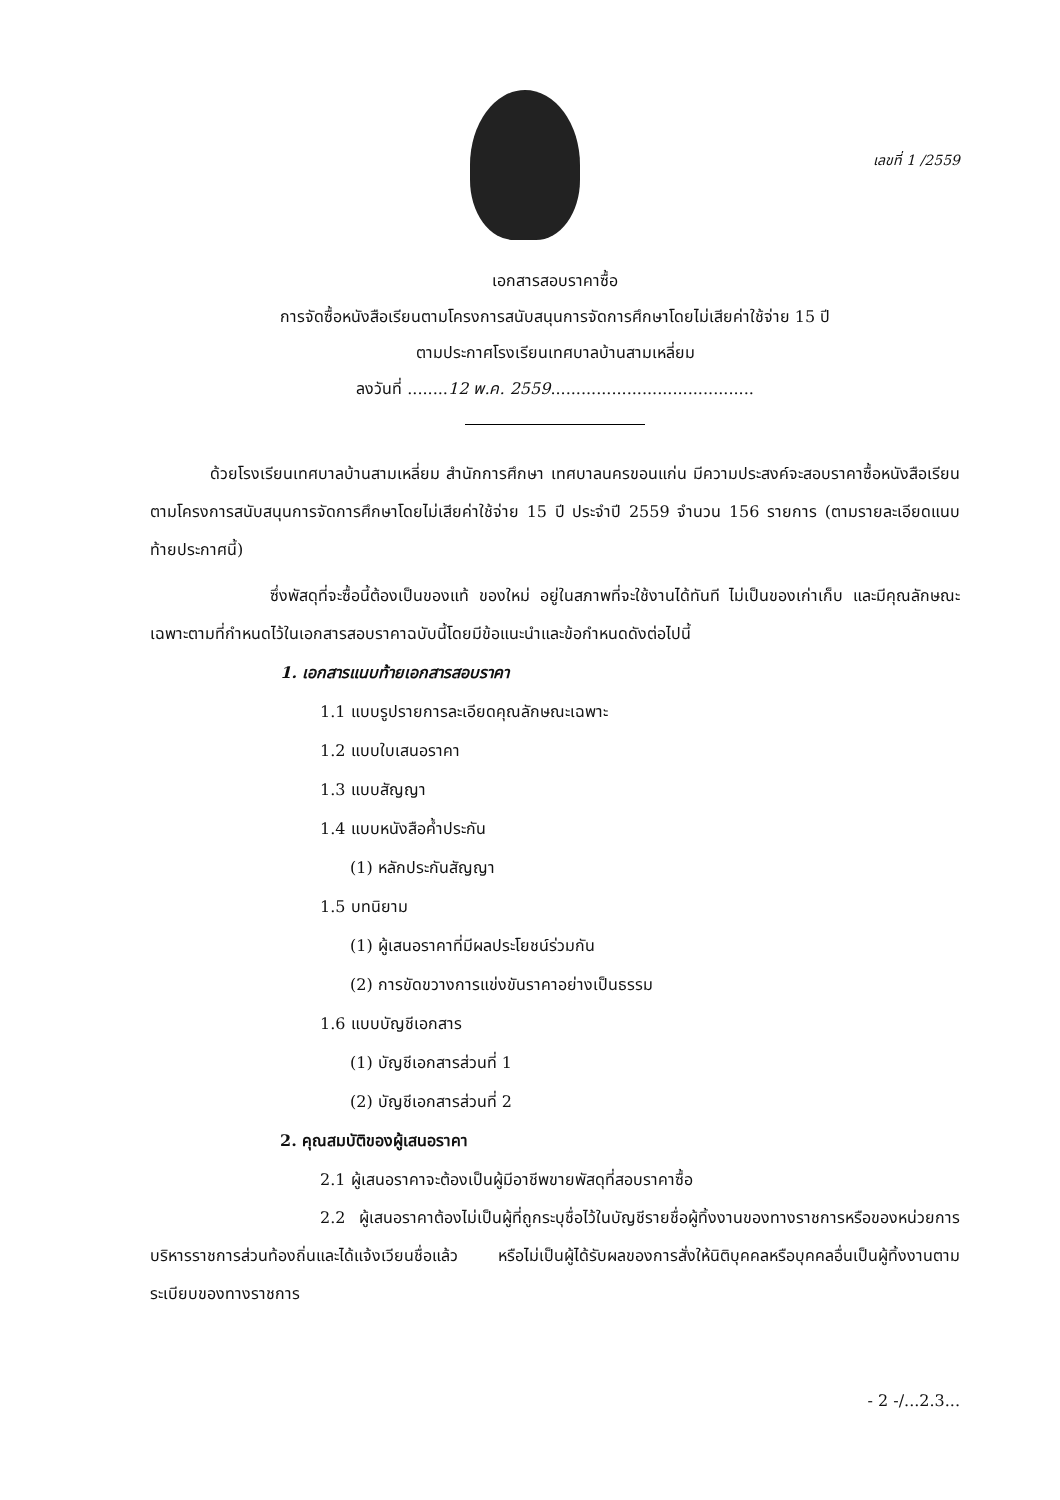เลขที่ 1 /2559
เอกสารสอบราคาซื้อ
การจัดซื้อหนังสือเรียนตามโครงการสนับสนุนการจัดการศึกษาโดยไม่เสียค่าใช้จ่าย 15 ปี
ตามประกาศโรงเรียนเทศบาลบ้านสามเหลี่ยม
ลงวันที่ ........12 พ.ค. 2559........................................
ด้วยโรงเรียนเทศบาลบ้านสามเหลี่ยม สำนักการศึกษา เทศบาลนครขอนแก่น มีความประสงค์จะสอบราคาซื้อหนังสือเรียนตามโครงการสนับสนุนการจัดการศึกษาโดยไม่เสียค่าใช้จ่าย 15 ปี ประจำปี 2559 จำนวน 156 รายการ (ตามรายละเอียดแนบท้ายประกาศนี้)
ซึ่งพัสดุที่จะซื้อนี้ต้องเป็นของแท้ ของใหม่ อยู่ในสภาพที่จะใช้งานได้ทันที ไม่เป็นของเก่าเก็บ และมีคุณลักษณะเฉพาะตามที่กำหนดไว้ในเอกสารสอบราคาฉบับนี้โดยมีข้อแนะนำและข้อกำหนดดังต่อไปนี้
1. เอกสารแนบท้ายเอกสารสอบราคา
1.1 แบบรูปรายการละเอียดคุณลักษณะเฉพาะ
1.2 แบบใบเสนอราคา
1.3 แบบสัญญา
1.4 แบบหนังสือค้ำประกัน
(1) หลักประกันสัญญา
1.5 บทนิยาม
(1) ผู้เสนอราคาที่มีผลประโยชน์ร่วมกัน
(2) การขัดขวางการแข่งขันราคาอย่างเป็นธรรม
1.6 แบบบัญชีเอกสาร
(1) บัญชีเอกสารส่วนที่ 1
(2) บัญชีเอกสารส่วนที่ 2
2. คุณสมบัติของผู้เสนอราคา
2.1 ผู้เสนอราคาจะต้องเป็นผู้มีอาชีพขายพัสดุที่สอบราคาซื้อ
2.2 ผู้เสนอราคาต้องไม่เป็นผู้ที่ถูกระบุชื่อไว้ในบัญชีรายชื่อผู้ทิ้งงานของทางราชการหรือของหน่วยการบริหารราชการส่วนท้องถิ่นและได้แจ้งเวียนชื่อแล้ว หรือไม่เป็นผู้ได้รับผลของการสั่งให้นิติบุคคลหรือบุคคลอื่นเป็นผู้ทิ้งงานตามระเบียบของทางราชการ
- 2 -/...2.3...